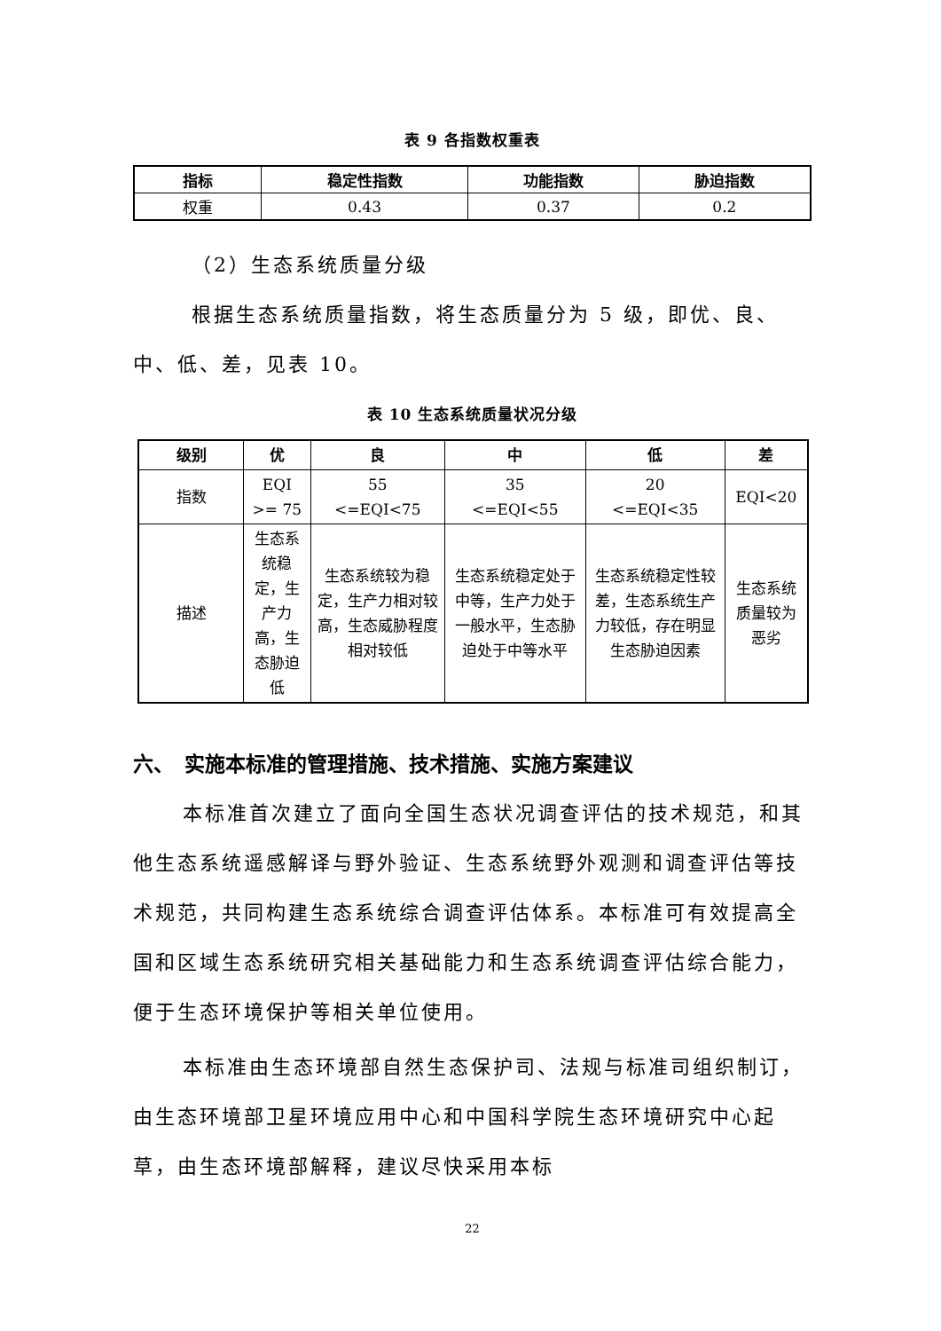表 9 各指数权重表
| 指标 | 稳定性指数 | 功能指数 | 胁迫指数 |
| --- | --- | --- | --- |
| 权重 | 0.43 | 0.37 | 0.2 |
（2）生态系统质量分级
根据生态系统质量指数，将生态质量分为 5 级，即优、良、中、低、差，见表 10。
表 10 生态系统质量状况分级
| 级别 | 优 | 良 | 中 | 低 | 差 |
| --- | --- | --- | --- | --- | --- |
| 指数 | EQI >= 75 | 55 <=EQI<75 | 35 <=EQI<55 | 20 <=EQI<35 | EQI<20 |
| 描述 | 生态系统稳定，生产力高，生态胁迫低 | 生态系统较为稳定，生产力相对较高，生态威胁程度相对较低 | 生态系统稳定处于中等，生产力处于一般水平，生态胁迫处于中等水平 | 生态系统稳定性较差，生态系统生产力较低，存在明显生态胁迫因素 | 生态系统质量较为恶劣 |
六、　实施本标准的管理措施、技术措施、实施方案建议
本标准首次建立了面向全国生态状况调查评估的技术规范，和其他生态系统遥感解译与野外验证、生态系统野外观测和调查评估等技术规范，共同构建生态系统综合调查评估体系。本标准可有效提高全国和区域生态系统研究相关基础能力和生态系统调查评估综合能力，便于生态环境保护等相关单位使用。
本标准由生态环境部自然生态保护司、法规与标准司组织制订，由生态环境部卫星环境应用中心和中国科学院生态环境研究中心起草，由生态环境部解释，建议尽快采用本标
22